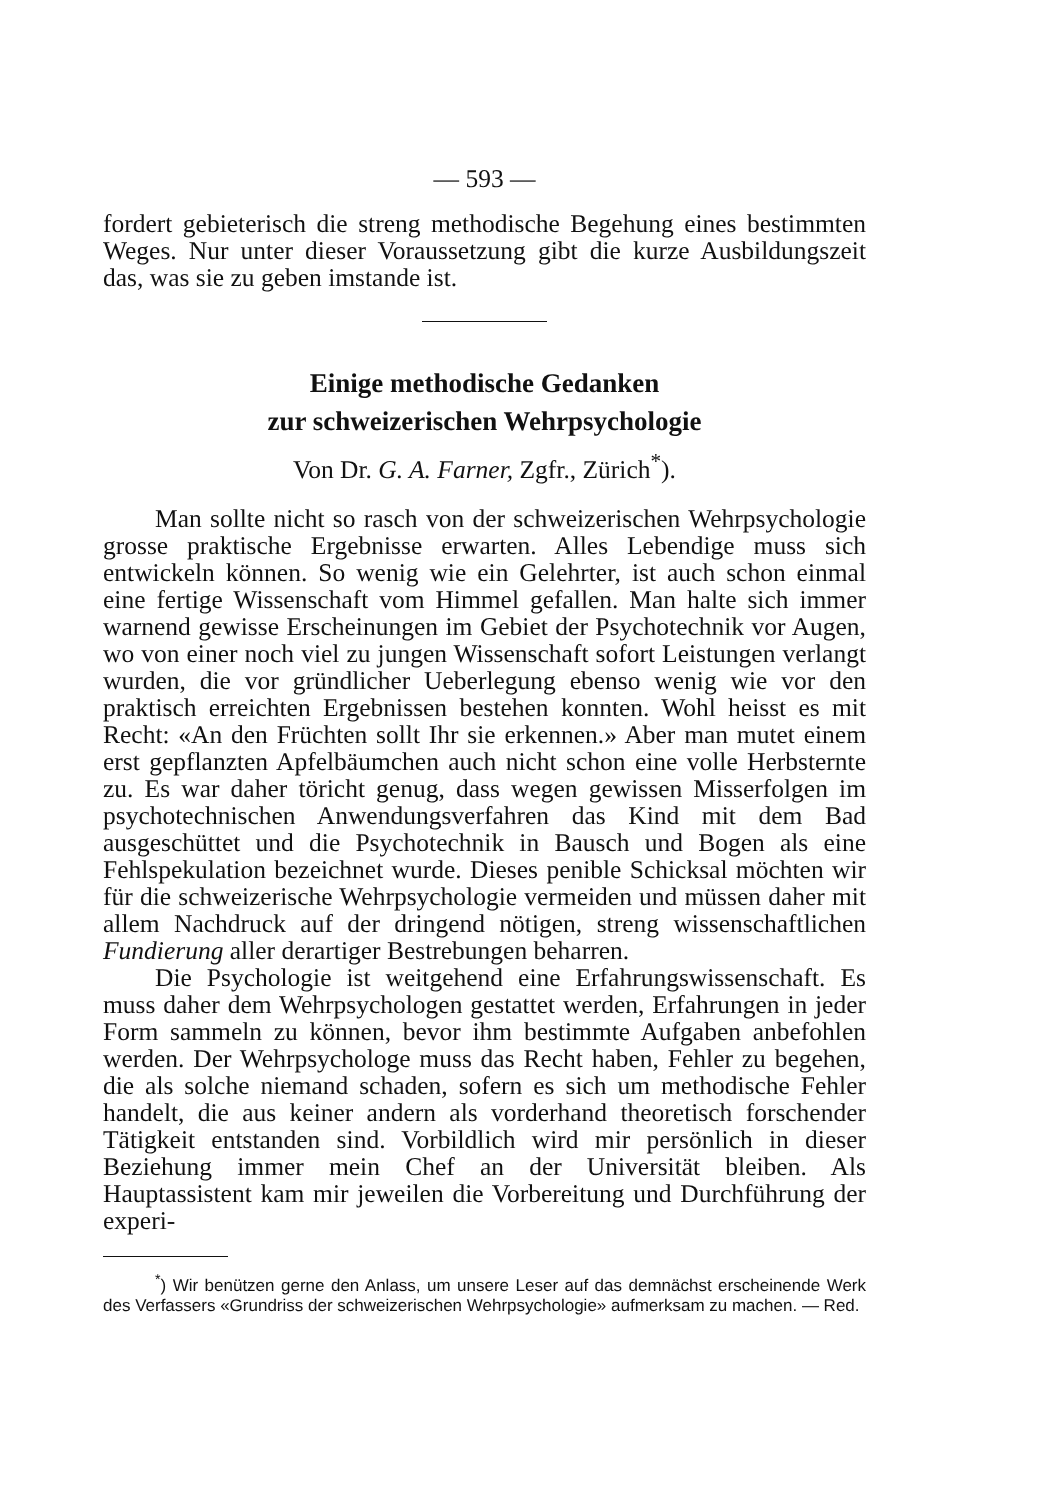— 593 —
fordert gebieterisch die streng methodische Begehung eines bestimmten Weges. Nur unter dieser Voraussetzung gibt die kurze Ausbildungszeit das, was sie zu geben imstande ist.
Einige methodische Gedanken
zur schweizerischen Wehrpsychologie
Von Dr. G. A. Farner, Zgfr., Zürich<sup>*</sup>).
Man sollte nicht so rasch von der schweizerischen Wehrpsychologie grosse praktische Ergebnisse erwarten. Alles Lebendige muss sich entwickeln können. So wenig wie ein Gelehrter, ist auch schon einmal eine fertige Wissenschaft vom Himmel gefallen. Man halte sich immer warnend gewisse Erscheinungen im Gebiet der Psychotechnik vor Augen, wo von einer noch viel zu jungen Wissenschaft sofort Leistungen verlangt wurden, die vor gründlicher Ueberlegung ebenso wenig wie vor den praktisch erreichten Ergebnissen bestehen konnten. Wohl heisst es mit Recht: «An den Früchten sollt Ihr sie erkennen.» Aber man mutet einem erst gepflanzten Apfelbäumchen auch nicht schon eine volle Herbsternte zu. Es war daher töricht genug, dass wegen gewissen Misserfolgen im psychotechnischen Anwendungsverfahren das Kind mit dem Bad ausgeschüttet und die Psychotechnik in Bausch und Bogen als eine Fehlspekulation bezeichnet wurde. Dieses penible Schicksal möchten wir für die schweizerische Wehrpsychologie vermeiden und müssen daher mit allem Nachdruck auf der dringend nötigen, streng wissenschaftlichen Fundierung aller derartiger Bestrebungen beharren.
Die Psychologie ist weitgehend eine Erfahrungswissenschaft. Es muss daher dem Wehrpsychologen gestattet werden, Erfahrungen in jeder Form sammeln zu können, bevor ihm bestimmte Aufgaben anbefohlen werden. Der Wehrpsychologe muss das Recht haben, Fehler zu begehen, die als solche niemand schaden, sofern es sich um methodische Fehler handelt, die aus keiner andern als vorderhand theoretisch forschender Tätigkeit entstanden sind. Vorbildlich wird mir persönlich in dieser Beziehung immer mein Chef an der Universität bleiben. Als Hauptassistent kam mir jeweilen die Vorbereitung und Durchführung der experi-
<sup>*</sup>) Wir benützen gerne den Anlass, um unsere Leser auf das demnächst erscheinende Werk des Verfassers «Grundriss der schweizerischen Wehrpsychologie» aufmerksam zu machen. — Red.